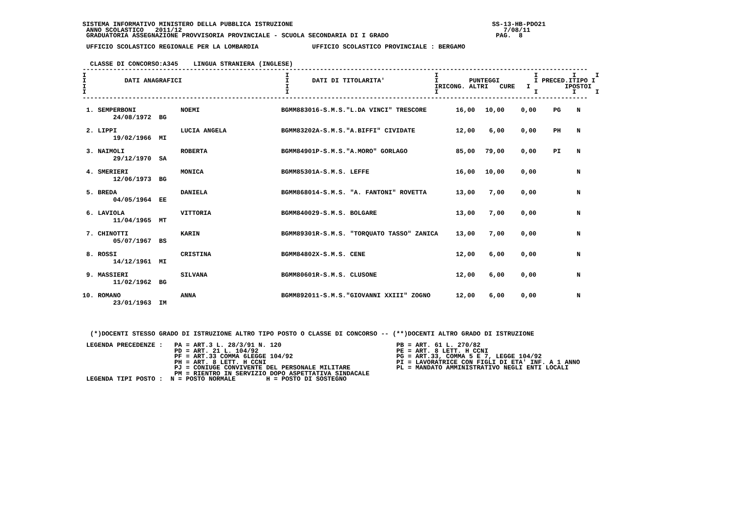SISTEMA INFORMATIVO MINISTERO DELLA PUBBLICA ISTRUZIONE                                                    SS-13-HB-PDO21
 ANNO SCOLASTICO   2011/12                                                                                    7/08/11
 GRADUATORIA ASSEGNAZIONE PROVVISORIA PROVINCIALE - SCUOLA SECONDARIA DI I GRADO                            PAG.  8

 UFFICIO SCOLASTICO REGIONALE PER LA LOMBARDIA              UFFICIO SCOLASTICO PROVINCIALE : BERGAMO


  CLASSE DI CONCORSO:A345    LINGUA STRANIERA (INGLESE)
------------------------------------------------------------------------------------------------------------------------------------
I                                                    I                                      I                         I         I     I
I          DATI ANAGRAFICI                           I      DATI DI TITOLARITA'             I        PUNTEGGI         I PRECED.ITIPO I
I                                                    I                                      IRICONG. ALTRI   CURE   I         IPOSTOI
I                                                    I                                      I                         I         I     I
------------------------------------------------------------------------------------------------------------------------------------
| 1. SEMPERBONI 24/08/1972 BG | NOEMI | BGMM883016-S.M.S."L.DA VINCI" TRESCORE | 16,00 | 10,00 | 0,00 | PG | N |
| 2. LIPPI 19/02/1966 MI | LUCIA ANGELA | BGMM83202A-S.M.S."A.BIFFI" CIVIDATE | 12,00 | 6,00 | 0,00 | PH | N |
| 3. NAIMOLI 29/12/1970 SA | ROBERTA | BGMM84901P-S.M.S."A.MORO" GORLAGO | 85,00 | 79,00 | 0,00 | PI | N |
| 4. SMERIERI 12/06/1973 BG | MONICA | BGMM85301A-S.M.S. LEFFE | 16,00 | 10,00 | 0,00 | | N |
| 5. BREDA 04/05/1964 EE | DANIELA | BGMM868014-S.M.S. "A. FANTONI" ROVETTA | 13,00 | 7,00 | 0,00 | | N |
| 6. LAVIOLA 11/04/1965 MT | VITTORIA | BGMM840029-S.M.S. BOLGARE | 13,00 | 7,00 | 0,00 | | N |
| 7. CHINOTTI 05/07/1967 BS | KARIN | BGMM89301R-S.M.S. "TORQUATO TASSO" ZANICA | 13,00 | 7,00 | 0,00 | | N |
| 8. ROSSI 14/12/1961 MI | CRISTINA | BGMM84802X-S.M.S. CENE | 12,00 | 6,00 | 0,00 | | N |
| 9. MASSIERI 11/02/1962 BG | SILVANA | BGMM80601R-S.M.S. CLUSONE | 12,00 | 6,00 | 0,00 | | N |
| 10. ROMANO 23/01/1963 IM | ANNA | BGMM892011-S.M.S."GIOVANNI XXIII" ZOGNO | 12,00 | 6,00 | 0,00 | | N |
  (*)DOCENTI STESSO GRADO DI ISTRUZIONE ALTRO TIPO POSTO O CLASSE DI CONCORSO -- (**)DOCENTI ALTRO GRADO DI ISTRUZIONE

 LEGENDA PRECEDENZE :   PA = ART.3 L. 28/3/91 N. 120                              PB = ART. 61 L. 270/82
                        PD = ART. 21 L. 104/92                                    PE = ART. 8 LETT. H CCNI
                        PF = ART.33 COMMA 6LEGGE 104/92                           PG = ART.33, COMMA 5 E 7, LEGGE 104/92
                        PH = ART. 8 LETT. H CCNI                                  PI = LAVORATRICE CON FIGLI DI ETA' INF. A 1 ANNO
                        PJ = CONIUGE CONVIVENTE DEL PERSONALE MILITARE            PL = MANDATO AMMINISTRATIVO NEGLI ENTI LOCALI
                        PM = RIENTRO IN SERVIZIO DOPO ASPETTATIVA SINDACALE
 LEGENDA TIPI POSTO :  N = POSTO NORMALE        H = POSTO DI SOSTEGNO